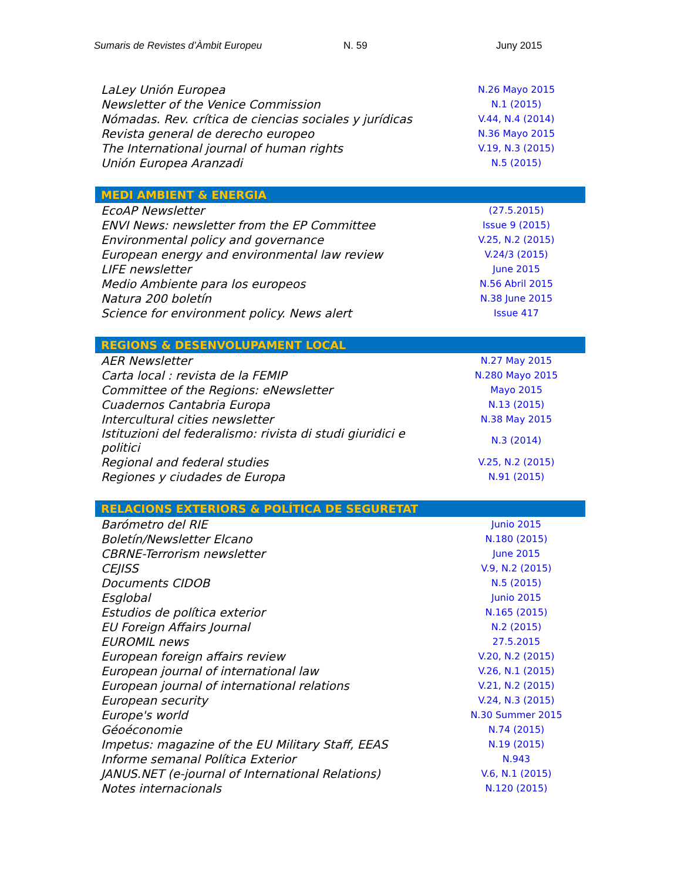Sumaris de Revistes d’Àmbit Europeu N. 59 Juny 2015
| LaLey Unión Europea | N.26 Mayo 2015 |
| Newsletter of the Venice Commission | N.1 (2015) |
| Nómadas. Rev. crítica de ciencias sociales y jurídicas | V.44, N.4 (2014) |
| Revista general de derecho europeo | N.36 Mayo 2015 |
| The International journal of human rights | V.19, N.3 (2015) |
| Unión Europea Aranzadi | N.5 (2015) |
| MEDI AMBIENT & ENERGIA | |
| EcoAP Newsletter | (27.5.2015) |
| ENVI News: newsletter from the EP Committee | Issue 9 (2015) |
| Environmental policy and governance | V.25, N.2 (2015) |
| European energy and environmental law review | V.24/3 (2015) |
| LIFE newsletter | June 2015 |
| Medio Ambiente para los europeos | N.56 Abril 2015 |
| Natura 200 boletín | N.38 June 2015 |
| Science for environment policy. News alert | Issue 417 |
| REGIONS & DESENVOLUPAMENT LOCAL | |
| AER Newsletter | N.27 May 2015 |
| Carta local : revista de la FEMIP | N.280 Mayo 2015 |
| Committee of the Regions: eNewsletter | Mayo 2015 |
| Cuadernos Cantabria Europa | N.13 (2015) |
| Intercultural cities newsletter | N.38 May 2015 |
| Istituzioni del federalismo: rivista di studi giuridici e politici | N.3 (2014) |
| Regional and federal studies | V.25, N.2 (2015) |
| Regiones y ciudades de Europa | N.91 (2015) |
| RELACIONS EXTERIORS & POLÍTICA DE SEGURETAT | |
| Barómetro del RIE | Junio 2015 |
| Boletín/Newsletter Elcano | N.180 (2015) |
| CBRNE-Terrorism newsletter | June 2015 |
| CEJISS | V.9, N.2 (2015) |
| Documents CIDOB | N.5 (2015) |
| Esglobal | Junio 2015 |
| Estudios de política exterior | N.165 (2015) |
| EU Foreign Affairs Journal | N.2 (2015) |
| EUROMIL news | 27.5.2015 |
| European foreign affairs review | V.20, N.2 (2015) |
| European journal of international law | V.26, N.1 (2015) |
| European journal of international relations | V.21, N.2 (2015) |
| European security | V.24, N.3 (2015) |
| Europe's world | N.30 Summer 2015 |
| Géoéconomie | N.74 (2015) |
| Impetus: magazine of the EU Military Staff, EEAS | N.19 (2015) |
| Informe semanal Política Exterior | N.943 |
| JANUS.NET (e-journal of International Relations) | V.6, N.1 (2015) |
| Notes internacionals | N.120 (2015) |